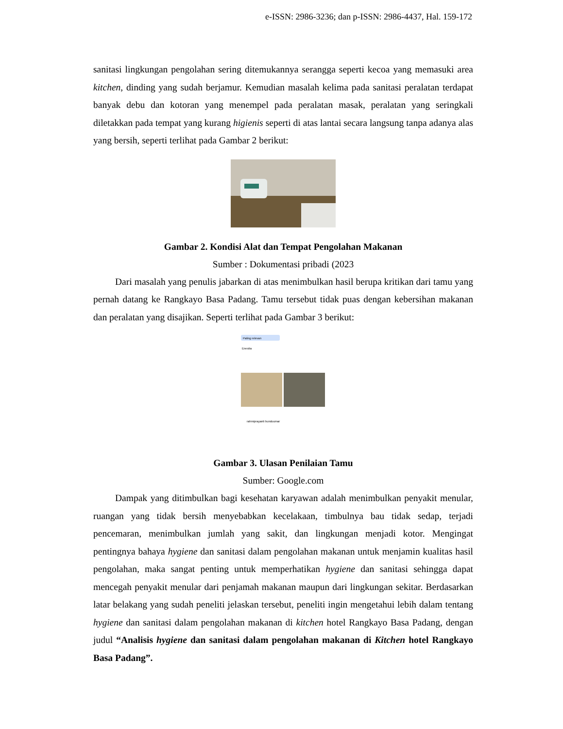e-ISSN: 2986-3236; dan p-ISSN: 2986-4437, Hal. 159-172
sanitasi lingkungan pengolahan sering ditemukannya serangga seperti kecoa yang memasuki area kitchen, dinding yang sudah berjamur. Kemudian masalah kelima pada sanitasi peralatan terdapat banyak debu dan kotoran yang menempel pada peralatan masak, peralatan yang seringkali diletakkan pada tempat yang kurang higienis seperti di atas lantai secara langsung tanpa adanya alas yang bersih, seperti terlihat pada Gambar 2 berikut:
Gambar 2. Kondisi Alat dan Tempat Pengolahan Makanan
Sumber : Dokumentasi pribadi (2023
Dari masalah yang penulis jabarkan di atas menimbulkan hasil berupa kritikan dari tamu yang pernah datang ke Rangkayo Basa Padang. Tamu tersebut tidak puas dengan kebersihan makanan dan peralatan yang disajikan. Seperti terlihat pada Gambar 3 berikut:
Paling relevan
Enestia
rahmiprayanti bundoumar
Gambar 3. Ulasan Penilaian Tamu
Sumber: Google.com
Dampak yang ditimbulkan bagi kesehatan karyawan adalah menimbulkan penyakit menular, ruangan yang tidak bersih menyebabkan kecelakaan, timbulnya bau tidak sedap, terjadi pencemaran, menimbulkan jumlah yang sakit, dan lingkungan menjadi kotor. Mengingat pentingnya bahaya hygiene dan sanitasi dalam pengolahan makanan untuk menjamin kualitas hasil pengolahan, maka sangat penting untuk memperhatikan hygiene dan sanitasi sehingga dapat mencegah penyakit menular dari penjamah makanan maupun dari lingkungan sekitar. Berdasarkan latar belakang yang sudah peneliti jelaskan tersebut, peneliti ingin mengetahui lebih dalam tentang hygiene dan sanitasi dalam pengolahan makanan di kitchen hotel Rangkayo Basa Padang, dengan judul “Analisis hygiene dan sanitasi dalam pengolahan makanan di Kitchen hotel Rangkayo Basa Padang”.